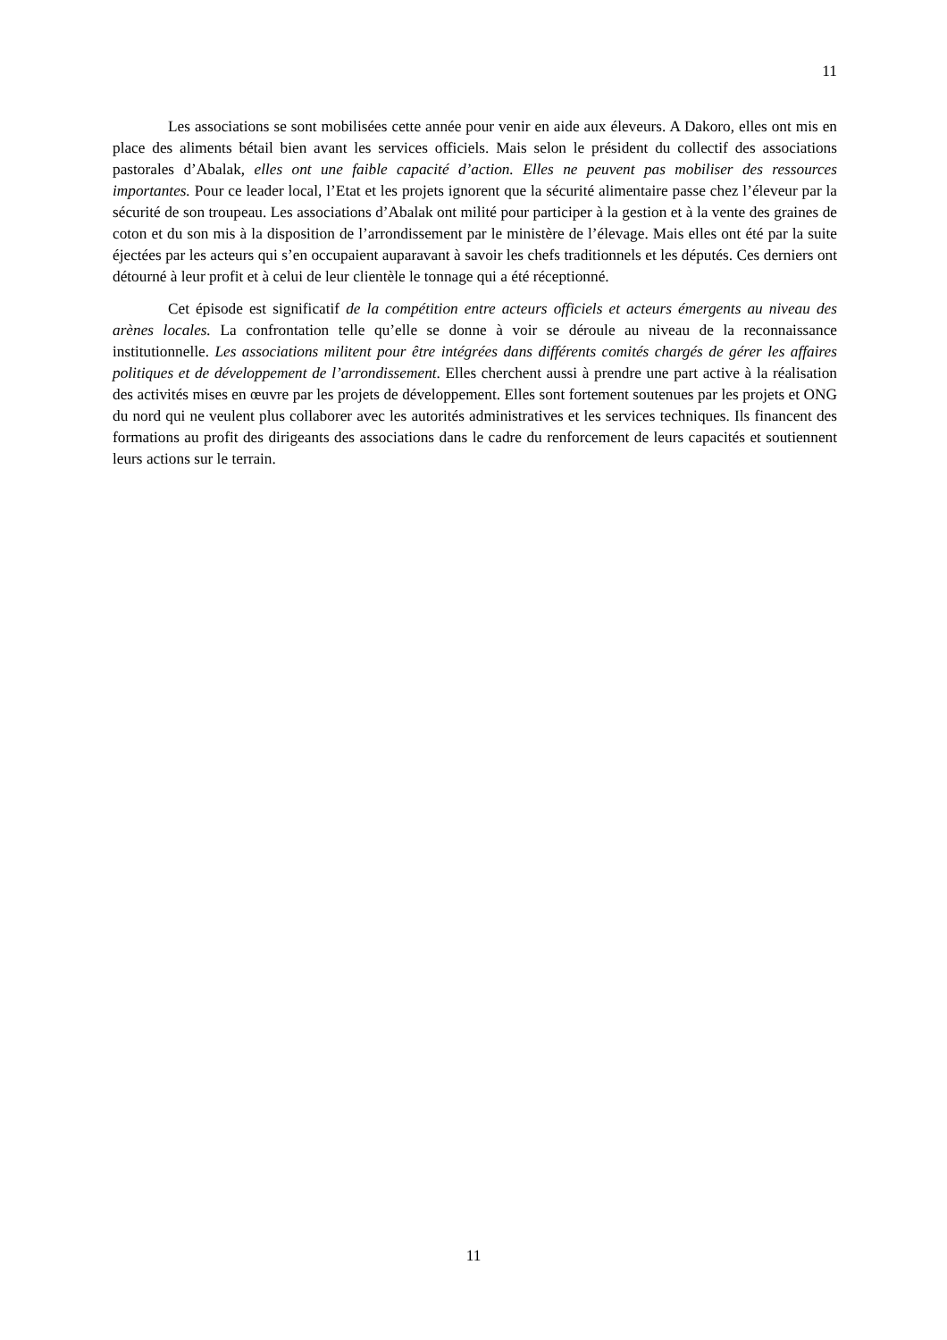11
Les associations se sont mobilisées cette année pour venir en aide aux éleveurs. A Dakoro, elles ont mis en place des aliments bétail bien avant les services officiels. Mais selon le président du collectif des associations pastorales d’Abalak, elles ont une faible capacité d’action. Elles ne peuvent pas mobiliser des ressources importantes. Pour ce leader local, l’Etat et les projets ignorent que la sécurité alimentaire passe chez l’éleveur par la sécurité de son troupeau. Les associations d’Abalak ont milité pour participer à la gestion et à la vente des graines de coton et du son mis à la disposition de l’arrondissement par le ministère de l’élevage. Mais elles ont été par la suite éjectées par les acteurs qui s’en occupaient auparavant à savoir les chefs traditionnels et les députés. Ces derniers ont détourné à leur profit et à celui de leur clientèle le tonnage qui a été réceptionné.
Cet épisode est significatif de la compétition entre acteurs officiels et acteurs émergents au niveau des arènes locales. La confrontation telle qu’elle se donne à voir se déroule au niveau de la reconnaissance institutionnelle. Les associations militent pour être intégrées dans différents comités chargés de gérer les affaires politiques et de développement de l’arrondissement. Elles cherchent aussi à prendre une part active à la réalisation des activités mises en œuvre par les projets de développement. Elles sont fortement soutenues par les projets et ONG du nord qui ne veulent plus collaborer avec les autorités administratives et les services techniques. Ils financent des formations au profit des dirigeants des associations dans le cadre du renforcement de leurs capacités et soutiennent leurs actions sur le terrain.
11